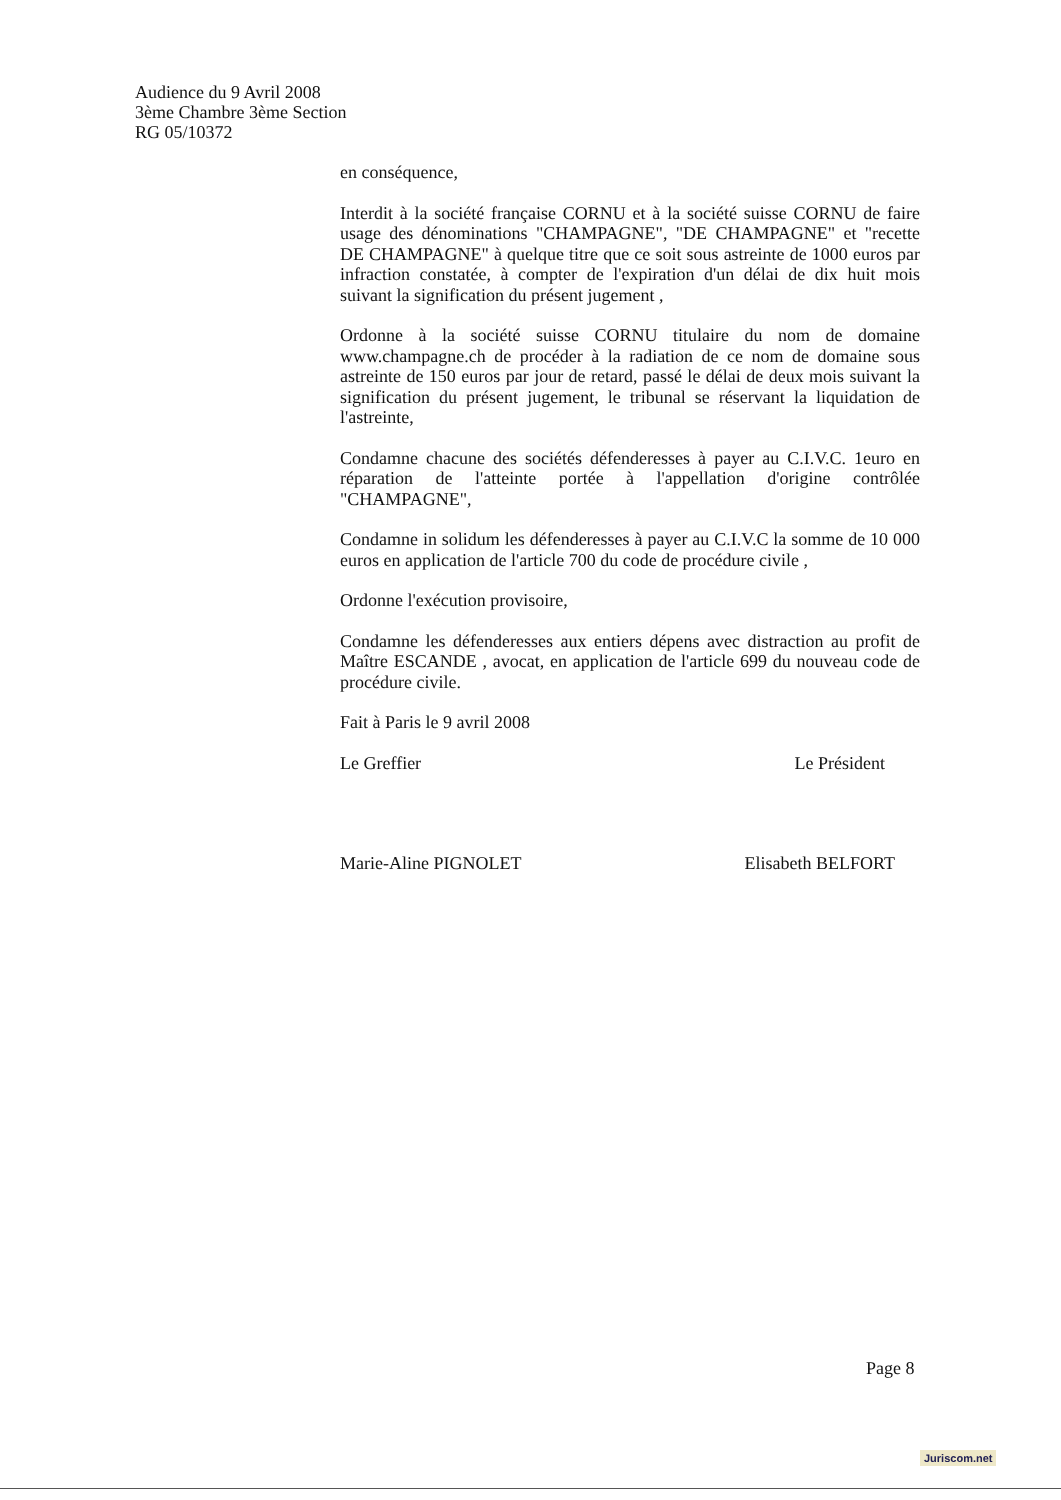Audience du 9 Avril 2008
3ème Chambre 3ème Section
RG 05/10372
en conséquence,
Interdit à la société française CORNU et à la société suisse CORNU de faire usage des dénominations "CHAMPAGNE", "DE CHAMPAGNE" et "recette DE CHAMPAGNE" à quelque titre que ce soit sous astreinte de 1000 euros par infraction constatée, à compter de l'expiration d'un délai de dix huit mois suivant la signification du présent jugement ,
Ordonne à la société suisse CORNU titulaire du nom de domaine www.champagne.ch de procéder à la radiation de ce nom de domaine sous astreinte de 150 euros par jour de retard, passé le délai de deux mois suivant la signification du présent jugement, le tribunal se réservant la liquidation de l'astreinte,
Condamne chacune des sociétés défenderesses à payer au C.I.V.C. 1euro en réparation de l'atteinte portée à l'appellation d'origine contrôlée "CHAMPAGNE",
Condamne in solidum les défenderesses à payer au C.I.V.C la somme de 10 000 euros en application de l'article 700 du code de procédure civile ,
Ordonne l'exécution provisoire,
Condamne les défenderesses aux entiers dépens avec distraction au profit de Maître ESCANDE , avocat, en application de l'article 699 du nouveau code de procédure civile.
Fait à Paris le 9 avril 2008
Le Greffier Le Président
Marie-Aline PIGNOLET Elisabeth BELFORT
Page 8
Juriscom.net